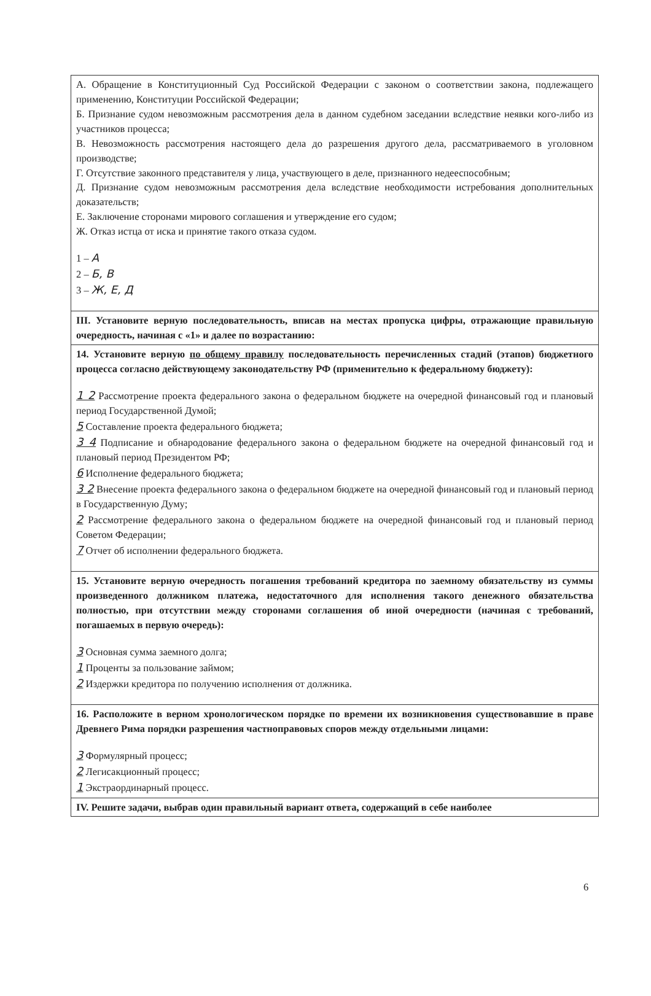| А. Обращение в Конституционный Суд Российской Федерации с законом о соответствии закона, подлежащего применению, Конституции Российской Федерации; Б. Признание судом невозможным рассмотрения дела в данном судебном заседании вследствие неявки кого-либо из участников процесса; В. Невозможность рассмотрения настоящего дела до разрешения другого дела, рассматриваемого в уголовном производстве; Г. Отсутствие законного представителя у лица, участвующего в деле, признанного недееспособным; Д. Признание судом невозможным рассмотрения дела вследствие необходимости истребования дополнительных доказательств; Е. Заключение сторонами мирового соглашения и утверждение его судом; Ж. Отказ истца от иска и принятие такого отказа судом. 1 – А 2 – Б, В 3 – Ж, Е, Д |
| III. Установите верную последовательность, вписав на местах пропуска цифры, отражающие правильную очередность, начиная с «1» и далее по возрастанию: |
| 14. Установите верную по общему правилу последовательность перечисленных стадий (этапов) бюджетного процесса согласно действующему законодательству РФ (применительно к федеральному бюджету): 1 2 Рассмотрение проекта федерального закона о федеральном бюджете на очередной финансовый год и плановый период Государственной Думой; 5 Составление проекта федерального бюджета; 3 4 Подписание и обнародование федерального закона о федеральном бюджете на очередной финансовый год и плановый период Президентом РФ; 6 Исполнение федерального бюджета; 3 2 Внесение проекта федерального закона о федеральном бюджете на очередной финансовый год и плановый период в Государственную Думу; 2 Рассмотрение федерального закона о федеральном бюджете на очередной финансовый год и плановый период Советом Федерации; 7 Отчет об исполнении федерального бюджета. |
| 15. Установите верную очередность погашения требований кредитора по заемному обязательству из суммы произведенного должником платежа, недостаточного для исполнения такого денежного обязательства полностью, при отсутствии между сторонами соглашения об иной очередности (начиная с требований, погашаемых в первую очередь): 3 Основная сумма заемного долга; 1 Проценты за пользование займом; 2 Издержки кредитора по получению исполнения от должника. |
| 16. Расположите в верном хронологическом порядке по времени их возникновения существовавшие в праве Древнего Рима порядки разрешения частноправовых споров между отдельными лицами: 3 Формулярный процесс; 2 Легисакционный процесс; 1 Экстраординарный процесс. |
| IV. Решите задачи, выбрав один правильный вариант ответа, содержащий в себе наиболее |
6